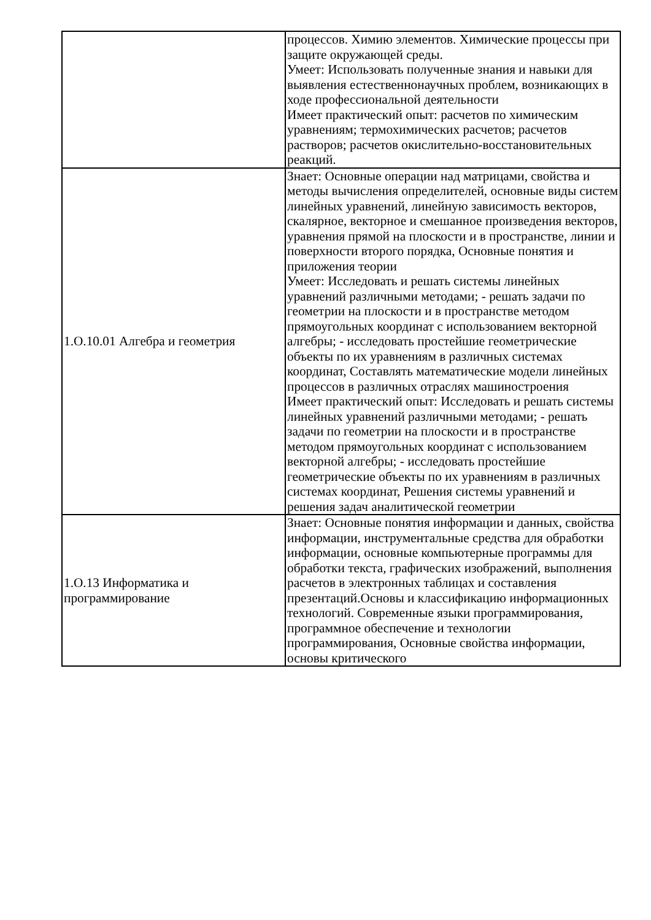| | процессов. Химию элементов. Химические процессы при защите окружающей среды. Умеет: Использовать полученные знания и навыки для выявления естественнонаучных проблем, возникающих в ходе профессиональной деятельности Имеет практический опыт: расчетов по химическим уравнениям; термохимических расчетов; расчетов растворов; расчетов окислительно-восстановительных реакций. |
| 1.О.10.01 Алгебра и геометрия | Знает: Основные операции над матрицами, свойства и методы вычисления определителей, основные виды систем линейных уравнений, линейную зависимость векторов, скалярное, векторное и смешанное произведения векторов, уравнения прямой на плоскости и в пространстве, линии и поверхности второго порядка, Основные понятия и приложения теории Умеет: Исследовать и решать системы линейных уравнений различными методами; - решать задачи по геометрии на плоскости и в пространстве методом прямоугольных координат с использованием векторной алгебры; - исследовать простейшие геометрические объекты по их уравнениям в различных системах координат, Составлять математические модели линейных процессов в различных отраслях машиностроения Имеет практический опыт: Исследовать и решать системы линейных уравнений различными методами; - решать задачи по геометрии на плоскости и в пространстве методом прямоугольных координат с использованием векторной алгебры; - исследовать простейшие геометрические объекты по их уравнениям в различных системах координат, Решения системы уравнений и решения задач аналитической геометрии |
| 1.О.13 Информатика и программирование | Знает: Основные понятия информации и данных, свойства информации, инструментальные средства для обработки информации, основные компьютерные программы для обработки текста, графических изображений, выполнения расчетов в электронных таблицах и составления презентаций.Основы и классификацию информационных технологий. Современные языки программирования, программное обеспечение и технологии программирования, Основные свойства информации, основы критического |